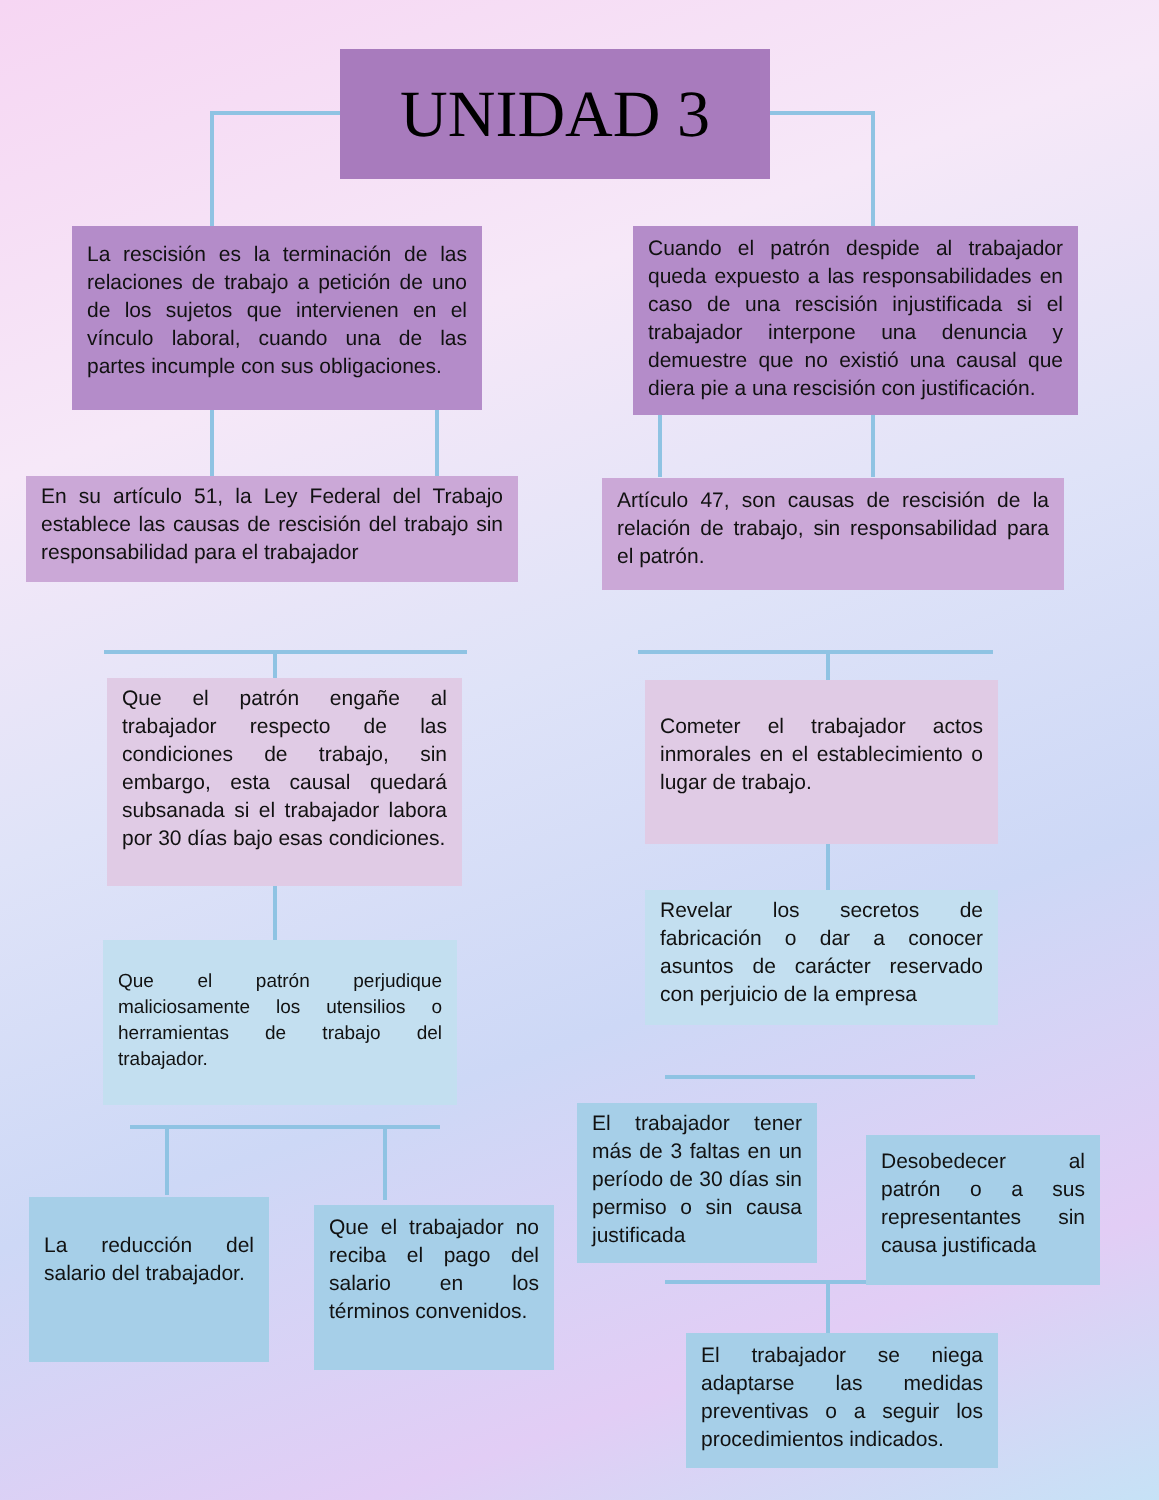UNIDAD 3
La rescisión es la terminación de las relaciones de trabajo a petición de uno de los sujetos que intervienen en el vínculo laboral, cuando una de las partes incumple con sus obligaciones.
Cuando el patrón despide al trabajador queda expuesto a las responsabilidades en caso de una rescisión injustificada si el trabajador interpone una denuncia y demuestre que no existió una causal que diera pie a una rescisión con justificación.
En su artículo 51, la Ley Federal del Trabajo establece las causas de rescisión del trabajo sin responsabilidad para el trabajador
Artículo 47, son causas de rescisión de la relación de trabajo, sin responsabilidad para el patrón.
Que el patrón engañe al trabajador respecto de las condiciones de trabajo, sin embargo, esta causal quedará subsanada si el trabajador labora por 30 días bajo esas condiciones.
Cometer el trabajador actos inmorales en el establecimiento o lugar de trabajo.
Revelar los secretos de fabricación o dar a conocer asuntos de carácter reservado con perjuicio de la empresa
Que el patrón perjudique maliciosamente los utensilios o herramientas de trabajo del trabajador.
El trabajador tener más de 3 faltas en un período de 30 días sin permiso o sin causa justificada
Desobedecer al patrón o a sus representantes sin causa justificada
La reducción del salario del trabajador.
Que el trabajador no reciba el pago del salario en los términos convenidos.
El trabajador se niega adaptarse las medidas preventivas o a seguir los procedimientos indicados.